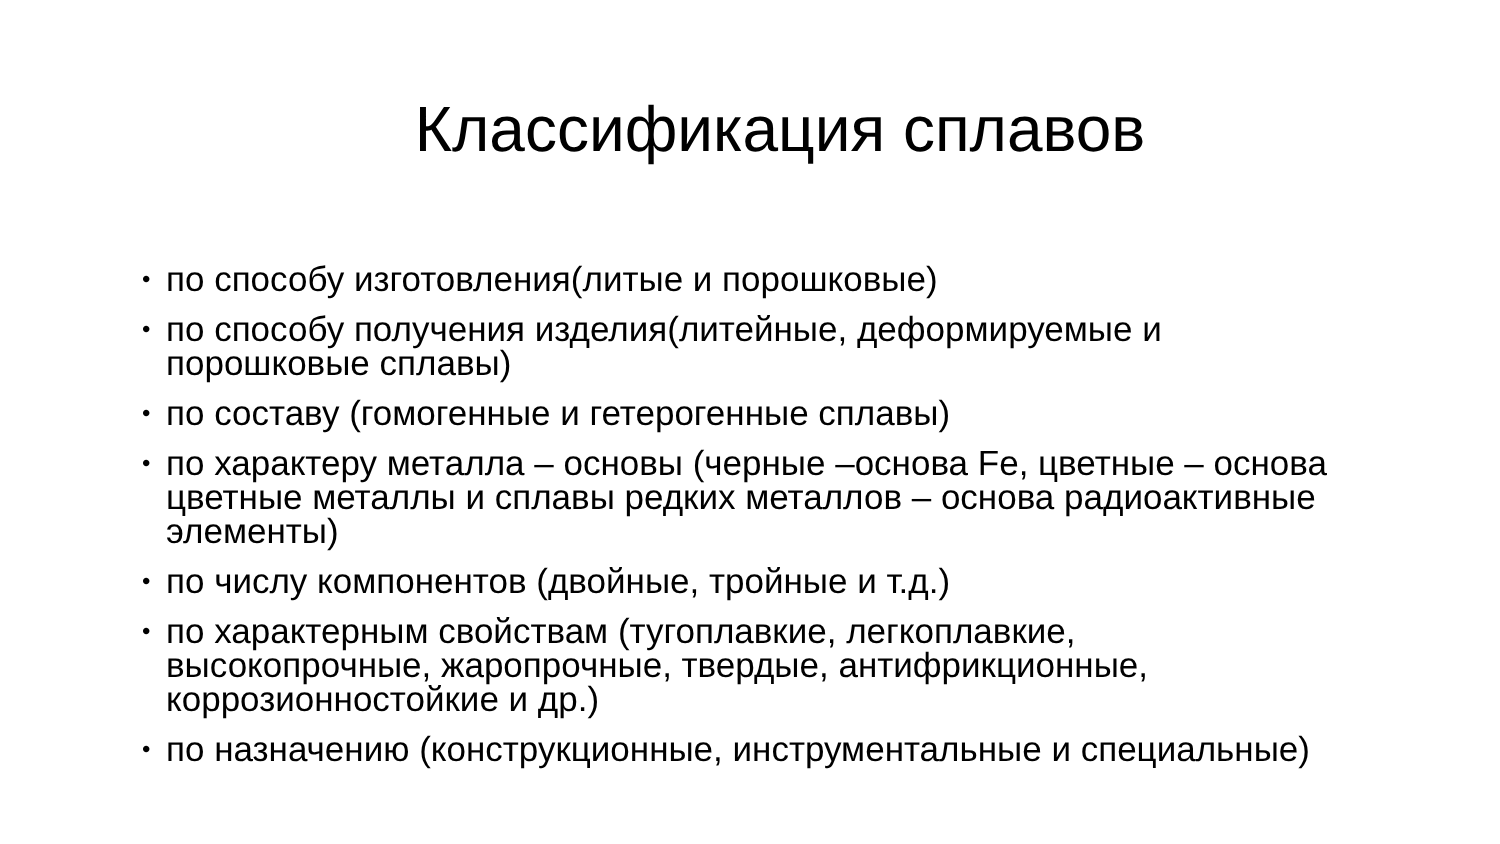Классификация сплавов
• по способу изготовления(литые и порошковые)
• по способу получения изделия(литейные, деформируемые и порошковые сплавы)
• по составу (гомогенные и гетерогенные сплавы)
• по характеру металла – основы (черные –основа Fe, цветные – основа цветные металлы и сплавы редких металлов – основа радиоактивные элементы)
• по числу компонентов (двойные, тройные и т.д.)
• по характерным свойствам (тугоплавкие, легкоплавкие, высокопрочные, жаропрочные, твердые, антифрикционные, коррозионностойкие и др.)
• по назначению (конструкционные, инструментальные и специальные)